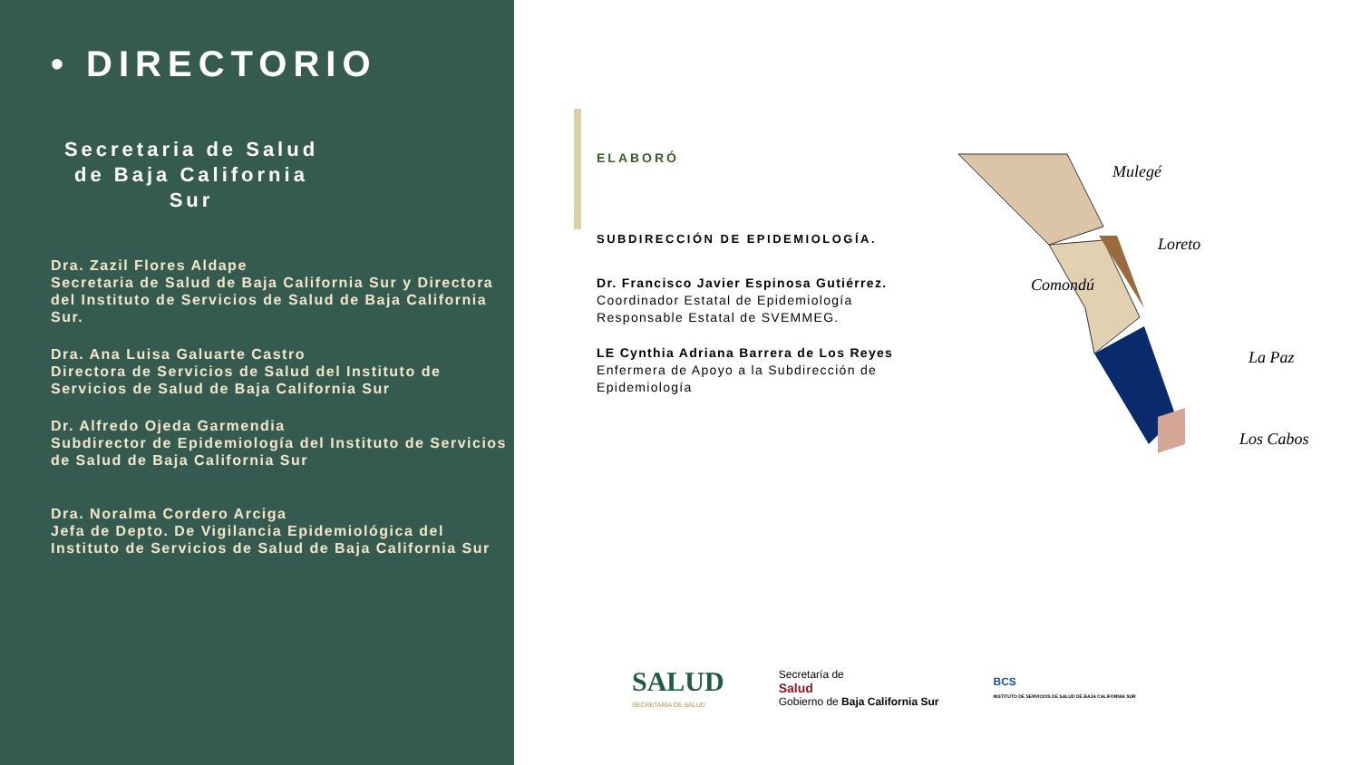• DIRECTORIO
Secretaria de Salud de Baja California Sur
Dra. Zazil Flores Aldape
Secretaria de Salud de Baja California Sur y Directora del Instituto de Servicios de Salud de Baja California Sur.
Dra. Ana Luisa Galuarte Castro
Directora de Servicios de Salud del Instituto de Servicios de Salud de Baja California Sur
Dr. Alfredo Ojeda Garmendia
Subdirector de Epidemiología del Instituto de Servicios de Salud de Baja California Sur
Dra. Noralma Cordero Arciga
Jefa de Depto. De Vigilancia Epidemiológica del Instituto de Servicios de Salud de Baja California Sur
ELABORÓ
SUBDIRECCIÓN DE EPIDEMIOLOGÍA.
Dr. Francisco Javier Espinosa Gutiérrez.
Coordinador Estatal de Epidemiología
Responsable Estatal de SVEMMEG.
LE Cynthia Adriana Barrera de Los Reyes
Enfermera de Apoyo a la Subdirección de Epidemiología
Mulegé
Loreto
Comondú
La Paz
Los Cabos
SALUD
SECRETARÍA DE SALUD
Secretaría de
Salud
Gobierno de Baja California Sur
BCS
INSTITUTO DE SERVICIOS DE SALUD DE BAJA CALIFORNIA SUR